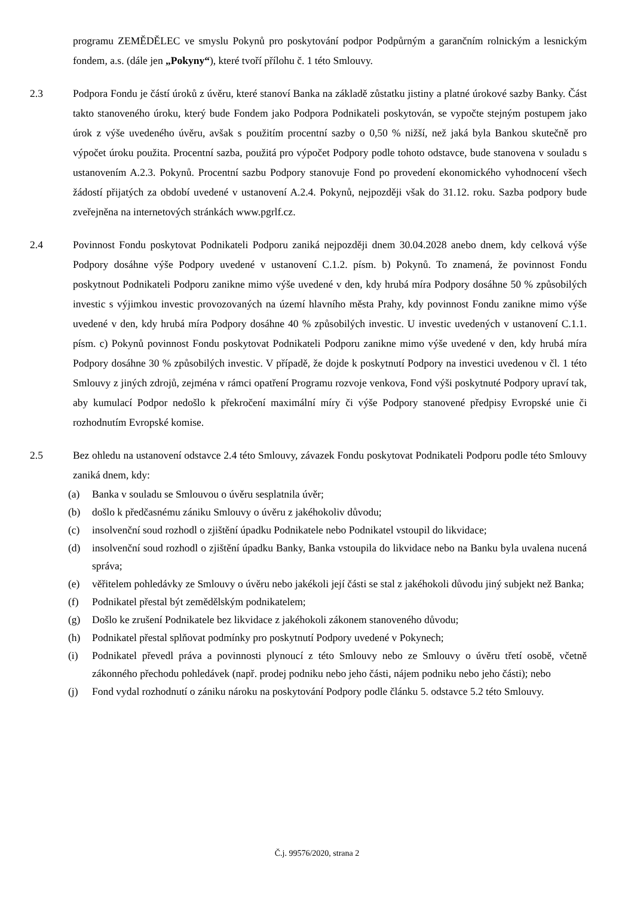programu ZEMĚDĚLEC ve smyslu Pokynů pro poskytování podpor Podpůrným a garančním rolnickým a lesnickým fondem, a.s. (dále jen „Pokyny“), které tvoří přílohu č. 1 této Smlouvy.
2.3 Podpora Fondu je částí úroků z úvěru, které stanoví Banka na základě zůstatku jistiny a platné úrokové sazby Banky. Část takto stanoveného úroku, který bude Fondem jako Podpora Podnikateli poskytován, se vypočte stejným postupem jako úrok z výše uvedeného úvěru, avšak s použitím procentní sazby o 0,50 % nižší, než jaká byla Bankou skutečně pro výpočet úroku použita. Procentní sazba, použitá pro výpočet Podpory podle tohoto odstavce, bude stanovena v souladu s ustanovením A.2.3. Pokynů. Procentní sazbu Podpory stanovuje Fond po provedení ekonomického vyhodnocení všech žádostí přijatých za období uvedené v ustanovení A.2.4. Pokynů, nejpozději však do 31.12. roku. Sazba podpory bude zveřejněna na internetových stránkách www.pgrlf.cz.
2.4 Povinnost Fondu poskytovat Podnikateli Podporu zaniká nejpozději dnem 30.04.2028 anebo dnem, kdy celková výše Podpory dosáhne výše Podpory uvedené v ustanovení C.1.2. písm. b) Pokynů. To znamená, že povinnost Fondu poskytnout Podnikateli Podporu zanikne mimo výše uvedené v den, kdy hrubá míra Podpory dosáhne 50 % způsobilých investic s výjimkou investic provozovaných na území hlavního města Prahy, kdy povinnost Fondu zanikne mimo výše uvedené v den, kdy hrubá míra Podpory dosáhne 40 % způsobilých investic. U investic uvedených v ustanovení C.1.1. písm. c) Pokynů povinnost Fondu poskytovat Podnikateli Podporu zanikne mimo výše uvedené v den, kdy hrubá míra Podpory dosáhne 30 % způsobilých investic. V případě, že dojde k poskytnutí Podpory na investici uvedenou v čl. 1 této Smlouvy z jiných zdrojů, zejména v rámci opatření Programu rozvoje venkova, Fond výši poskytnuté Podpory upraví tak, aby kumulací Podpor nedošlo k překročení maximální míry či výše Podpory stanovené předpisy Evropské unie či rozhodnutím Evropské komise.
2.5 Bez ohledu na ustanovení odstavce 2.4 této Smlouvy, závazek Fondu poskytovat Podnikateli Podporu podle této Smlouvy zaniká dnem, kdy:
(a) Banka v souladu se Smlouvou o úvěru sesplatnila úvěr;
(b) došlo k předčasnému zániku Smlouvy o úvěru z jakéhokoliv důvodu;
(c) insolvenční soud rozhodl o zjištění úpadku Podnikatele nebo Podnikatel vstoupil do likvidace;
(d) insolvenční soud rozhodl o zjištění úpadku Banky, Banka vstoupila do likvidace nebo na Banku byla uvalena nucená správa;
(e) věřitelem pohledávky ze Smlouvy o úvěru nebo jakékoli její části se stal z jakéhokoli důvodu jiný subjekt než Banka;
(f) Podnikatel přestal být zemědělským podnikatelem;
(g) Došlo ke zrušení Podnikatele bez likvidace z jakéhokoli zákonem stanoveného důvodu;
(h) Podnikatel přestal splňovat podmínky pro poskytnutí Podpory uvedené v Pokynech;
(i) Podnikatel převedl práva a povinnosti plynoucí z této Smlouvy nebo ze Smlouvy o úvěru třetí osobě, včetně zákonného přechodu pohledávek (např. prodej podniku nebo jeho části, nájem podniku nebo jeho části); nebo
(j) Fond vydal rozhodnutí o zániku nároku na poskytování Podpory podle článku 5. odstavce 5.2 této Smlouvy.
Č.j. 99576/2020, strana 2